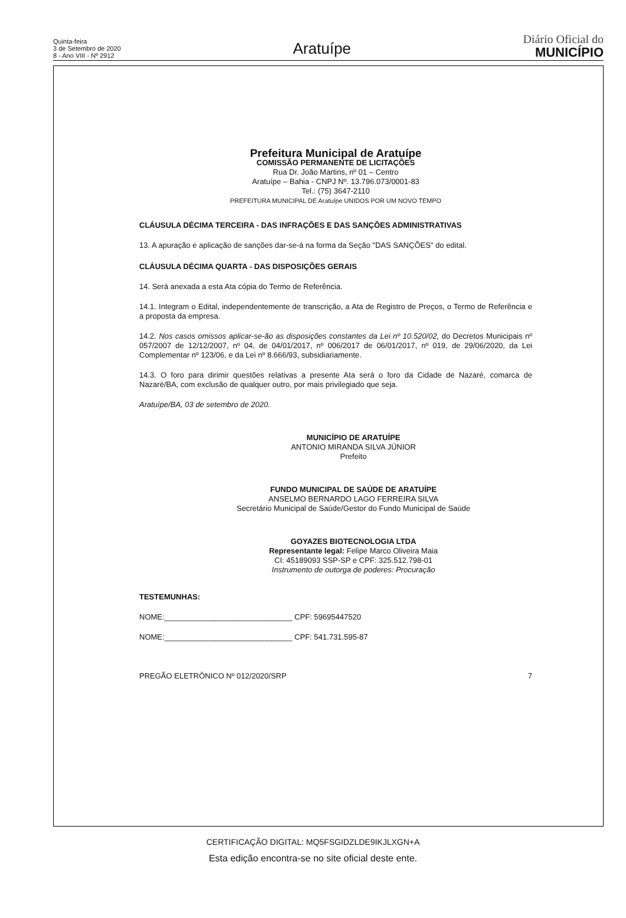Quinta-feira
3 de Setembro de 2020
8 - Ano VIII - Nº 2912
Aratuípe
Diário Oficial do
MUNICÍPIO
Prefeitura Municipal de Aratuípe
COMISSÃO PERMANENTE DE LICITAÇÕES
Rua Dr. João Martins, nº 01 – Centro
Aratuípe – Bahia - CNPJ Nº. 13.796.073/0001-83
Tel.: (75) 3647-2110
PREFEITURA MUNICIPAL DE Aratuípe UNIDOS POR UM NOVO TEMPO
CLÁUSULA DÉCIMA TERCEIRA - DAS INFRAÇÕES E DAS SANÇÕES ADMINISTRATIVAS
13. A apuração e aplicação de sanções dar-se-á na forma da Seção "DAS SANÇÕES" do edital.
CLÁUSULA DÉCIMA QUARTA - DAS DISPOSIÇÕES GERAIS
14. Será anexada a esta Ata cópia do Termo de Referência.
14.1. Integram o Edital, independentemente de transcrição, a Ata de Registro de Preços, o Termo de Referência e a proposta da empresa.
14.2. Nos casos omissos aplicar-se-ão as disposições constantes da Lei nº 10.520/02, do Decretos Municipais nº 057/2007 de 12/12/2007, nº 04, de 04/01/2017, nº 006/2017 de 06/01/2017, nº 019, de 29/06/2020, da Lei Complementar nº 123/06, e da Lei nº 8.666/93, subsidiariamente.
14.3. O foro para dirimir questões relativas a presente Ata será o foro da Cidade de Nazaré, comarca de Nazaré/BA, com exclusão de qualquer outro, por mais privilegiado que seja.
Aratuípe/BA, 03 de setembro de 2020.
MUNICÍPIO DE ARATUÍPE
ANTONIO MIRANDA SILVA JÚNIOR
Prefeito
FUNDO MUNICIPAL DE SAÚDE DE ARATUÍPE
ANSELMO BERNARDO LAGO FERREIRA SILVA
Secretário Municipal de Saúde/Gestor do Fundo Municipal de Saúde
GOYAZES BIOTECNOLOGIA LTDA
Representante legal: Felipe Marco Oliveira Maia
CI: 45189093 SSP-SP e CPF: 325.512.798-01
Instrumento de outorga de poderes: Procuração
TESTEMUNHAS:
NOME:______________________________ CPF: 59695447520
NOME:______________________________ CPF: 541.731.595-87
PREGÃO ELETRÔNICO Nº 012/2020/SRP 7
CERTIFICAÇÃO DIGITAL: MQ5FSGIDZLDE9IKJLXGN+A
Esta edição encontra-se no site oficial deste ente.